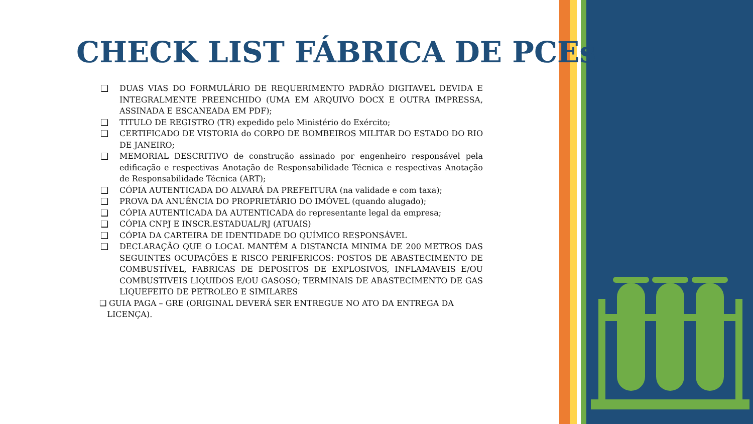CHECK LIST FÁBRICA DE PCEs
❑ DUAS VIAS DO FORMULÁRIO DE REQUERIMENTO PADRÃO DIGITAVEL DEVIDA E INTEGRALMENTE PREENCHIDO (UMA EM ARQUIVO DOCX E OUTRA IMPRESSA, ASSINADA E ESCANEADA EM PDF);
❑ TITULO DE REGISTRO (TR) expedido pelo Ministério do Exército;
❑ CERTIFICADO DE VISTORIA do CORPO DE BOMBEIROS MILITAR DO ESTADO DO RIO DE JANEIRO;
❑ MEMORIAL DESCRITIVO de construção assinado por engenheiro responsável pela edificação e respectivas Anotação de Responsabilidade Técnica e respectivas Anotação de Responsabilidade Técnica (ART);
❑ CÓPIA AUTENTICADA DO ALVARÁ DA PREFEITURA (na validade e com taxa);
❑ PROVA DA ANUÊNCIA DO PROPRIETÁRIO DO IMÓVEL (quando alugado);
❑ CÓPIA AUTENTICADA DA AUTENTICADA do representante legal da empresa;
❑ CÓPIA CNPJ E INSCR.ESTADUAL/RJ (ATUAIS)
❑ CÓPIA DA CARTEIRA DE IDENTIDADE DO QUÍMICO RESPONSÁVEL
❑ DECLARAÇÃO QUE O LOCAL MANTÉM A DISTANCIA MINIMA DE 200 METROS DAS SEGUINTES OCUPAÇÕES E RISCO PERIFERICOS: POSTOS DE ABASTECIMENTO DE COMBUSTÍVEL, FABRICAS DE DEPOSITOS DE EXPLOSIVOS, INFLAMAVEIS E/OU COMBUSTIVEIS LIQUIDOS E/OU GASOSO; TERMINAIS DE ABASTECIMENTO DE GAS LIQUEFEITO DE PETROLEO E SIMILARES
❑ GUIA PAGA – GRE (ORIGINAL DEVERÁ SER ENTREGUE NO ATO DA ENTREGA DA
LICENÇA).